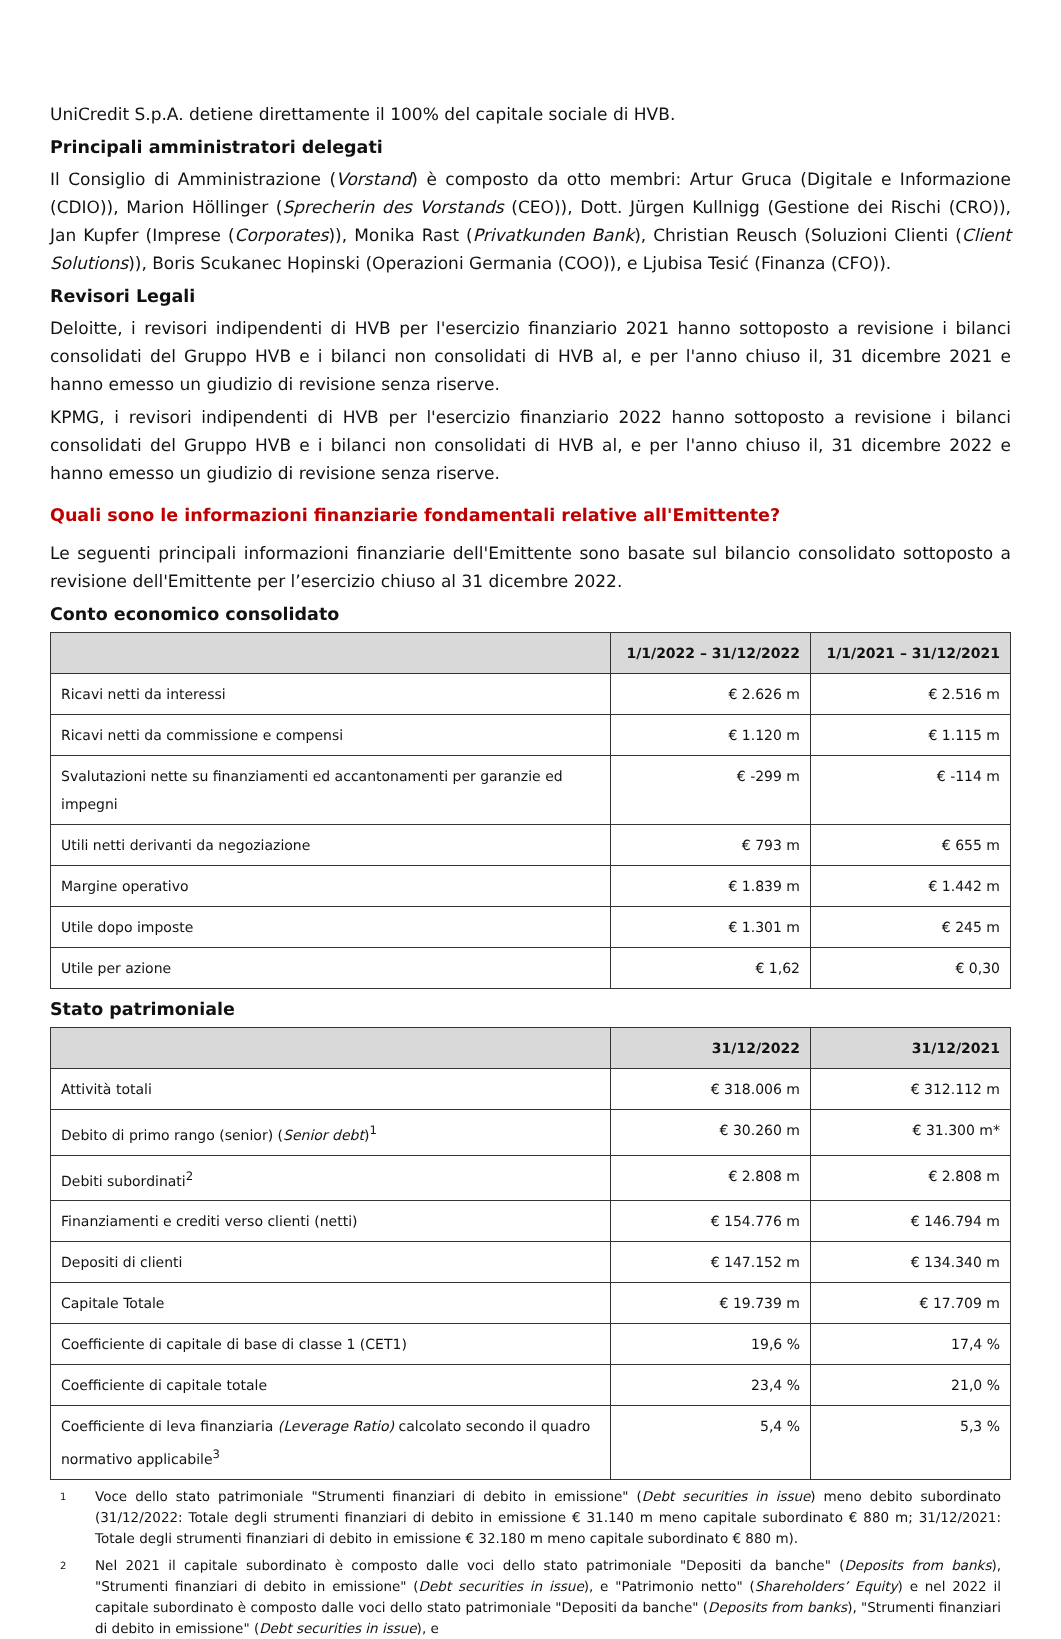UniCredit S.p.A. detiene direttamente il 100% del capitale sociale di HVB.
Principali amministratori delegati
Il Consiglio di Amministrazione (Vorstand) è composto da otto membri: Artur Gruca (Digitale e Informazione (CDIO)), Marion Höllinger (Sprecherin des Vorstands (CEO)), Dott. Jürgen Kullnigg (Gestione dei Rischi (CRO)), Jan Kupfer (Imprese (Corporates)), Monika Rast (Privatkunden Bank), Christian Reusch (Soluzioni Clienti (Client Solutions)), Boris Scukanec Hopinski (Operazioni Germania (COO)), e Ljubisa Tesić (Finanza (CFO)).
Revisori Legali
Deloitte, i revisori indipendenti di HVB per l'esercizio finanziario 2021 hanno sottoposto a revisione i bilanci consolidati del Gruppo HVB e i bilanci non consolidati di HVB al, e per l'anno chiuso il, 31 dicembre 2021 e hanno emesso un giudizio di revisione senza riserve.
KPMG, i revisori indipendenti di HVB per l'esercizio finanziario 2022 hanno sottoposto a revisione i bilanci consolidati del Gruppo HVB e i bilanci non consolidati di HVB al, e per l'anno chiuso il, 31 dicembre 2022 e hanno emesso un giudizio di revisione senza riserve.
Quali sono le informazioni finanziarie fondamentali relative all'Emittente?
Le seguenti principali informazioni finanziarie dell'Emittente sono basate sul bilancio consolidato sottoposto a revisione dell'Emittente per l’esercizio chiuso al 31 dicembre 2022.
Conto economico consolidato
| | 1/1/2022 – 31/12/2022 | 1/1/2021 – 31/12/2021 |
| --- | --- | --- |
| Ricavi netti da interessi | € 2.626 m | € 2.516 m |
| Ricavi netti da commissione e compensi | € 1.120 m | € 1.115 m |
| Svalutazioni nette su finanziamenti ed accantonamenti per garanzie ed impegni | € -299 m | € -114 m |
| Utili netti derivanti da negoziazione | € 793 m | € 655 m |
| Margine operativo | € 1.839 m | € 1.442 m |
| Utile dopo imposte | € 1.301 m | € 245 m |
| Utile per azione | € 1,62 | € 0,30 |
Stato patrimoniale
| | 31/12/2022 | 31/12/2021 |
| --- | --- | --- |
| Attività totali | € 318.006 m | € 312.112 m |
| Debito di primo rango (senior) ( Senior debt )<sup>1</sup> | € 30.260 m | € 31.300 m* |
| Debiti subordinati<sup>2</sup> | € 2.808 m | € 2.808 m |
| Finanziamenti e crediti verso clienti (netti) | € 154.776 m | € 146.794 m |
| Depositi di clienti | € 147.152 m | € 134.340 m |
| Capitale Totale | € 19.739 m | € 17.709 m |
| Coefficiente di capitale di base di classe 1 (CET1) | 19,6 % | 17,4 % |
| Coefficiente di capitale totale | 23,4 % | 21,0 % |
| Coefficiente di leva finanziaria (Leverage Ratio) calcolato secondo il quadro normativo applicabile<sup>3</sup> | 5,4 % | 5,3 % |
1
Voce dello stato patrimoniale "Strumenti finanziari di debito in emissione" (Debt securities in issue) meno debito subordinato (31/12/2022: Totale degli strumenti finanziari di debito in emissione € 31.140 m meno capitale subordinato € 880 m; 31/12/2021: Totale degli strumenti finanziari di debito in emissione € 32.180 m meno capitale subordinato € 880 m).
2
Nel 2021 il capitale subordinato è composto dalle voci dello stato patrimoniale "Depositi da banche" (Deposits from banks), "Strumenti finanziari di debito in emissione" (Debt securities in issue), e "Patrimonio netto" (Shareholders’ Equity) e nel 2022 il capitale subordinato è composto dalle voci dello stato patrimoniale "Depositi da banche" (Deposits from banks), "Strumenti finanziari di debito in emissione" (Debt securities in issue), e